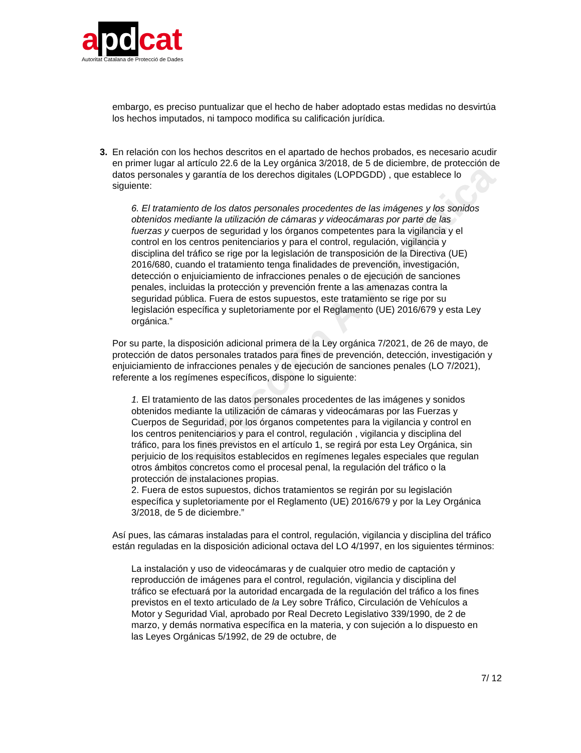a pd cat
Autoritat Catalana de Protecció de Dades
Traducción Automática
embargo, es preciso puntualizar que el hecho de haber adoptado estas medidas no desvirtúa los hechos imputados, ni tampoco modifica su calificación jurídica.
3. En relación con los hechos descritos en el apartado de hechos probados, es necesario acudir en primer lugar al artículo 22.6 de la Ley orgánica 3/2018, de 5 de diciembre, de protección de datos personales y garantía de los derechos digitales (LOPDGDD) , que establece lo siguiente:
6. El tratamiento de los datos personales procedentes de las imágenes y los sonidos obtenidos mediante la utilización de cámaras y videocámaras por parte de las fuerzas y cuerpos de seguridad y los órganos competentes para la vigilancia y el control en los centros penitenciarios y para el control, regulación, vigilancia y disciplina del tráfico se rige por la legislación de transposición de la Directiva (UE) 2016/680, cuando el tratamiento tenga finalidades de prevención, investigación, detección o enjuiciamiento de infracciones penales o de ejecución de sanciones penales, incluidas la protección y prevención frente a las amenazas contra la seguridad pública. Fuera de estos supuestos, este tratamiento se rige por su legislación específica y supletoriamente por el Reglamento (UE) 2016/679 y esta Ley orgánica.”
Por su parte, la disposición adicional primera de la Ley orgánica 7/2021, de 26 de mayo, de protección de datos personales tratados para fines de prevención, detección, investigación y enjuiciamiento de infracciones penales y de ejecución de sanciones penales (LO 7/2021), referente a los regímenes específicos, dispone lo siguiente:
1. El tratamiento de las datos personales procedentes de las imágenes y sonidos obtenidos mediante la utilización de cámaras y videocámaras por las Fuerzas y Cuerpos de Seguridad, por los órganos competentes para la vigilancia y control en los centros penitenciarios y para el control, regulación , vigilancia y disciplina del tráfico, para los fines previstos en el artículo 1, se regirá por esta Ley Orgánica, sin perjuicio de los requisitos establecidos en regímenes legales especiales que regulan otros ámbitos concretos como el procesal penal, la regulación del tráfico o la protección de instalaciones propias.
2. Fuera de estos supuestos, dichos tratamientos se regirán por su legislación específica y supletoriamente por el Reglamento (UE) 2016/679 y por la Ley Orgánica 3/2018, de 5 de diciembre.”
Así pues, las cámaras instaladas para el control, regulación, vigilancia y disciplina del tráfico están reguladas en la disposición adicional octava del LO 4/1997, en los siguientes términos:
La instalación y uso de videocámaras y de cualquier otro medio de captación y reproducción de imágenes para el control, regulación, vigilancia y disciplina del tráfico se efectuará por la autoridad encargada de la regulación del tráfico a los fines previstos en el texto articulado de la Ley sobre Tráfico, Circulación de Vehículos a Motor y Seguridad Vial, aprobado por Real Decreto Legislativo 339/1990, de 2 de marzo, y demás normativa específica en la materia, y con sujeción a lo dispuesto en las Leyes Orgánicas 5/1992, de 29 de octubre, de
7/ 12